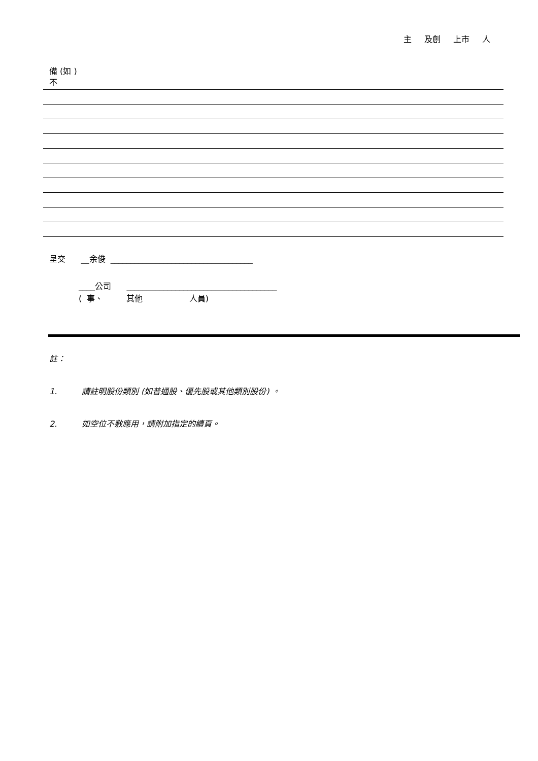主 及創 上市 人
備 (如 )
不
呈交 __余俊 ___________________________________
____公司 _____________________________________
( 事、 其他 人員)
註：
1. 請註明股份類別 (如普通股、優先股或其他類別股份) 。
2. 如空位不敷應用，請附加指定的續頁。